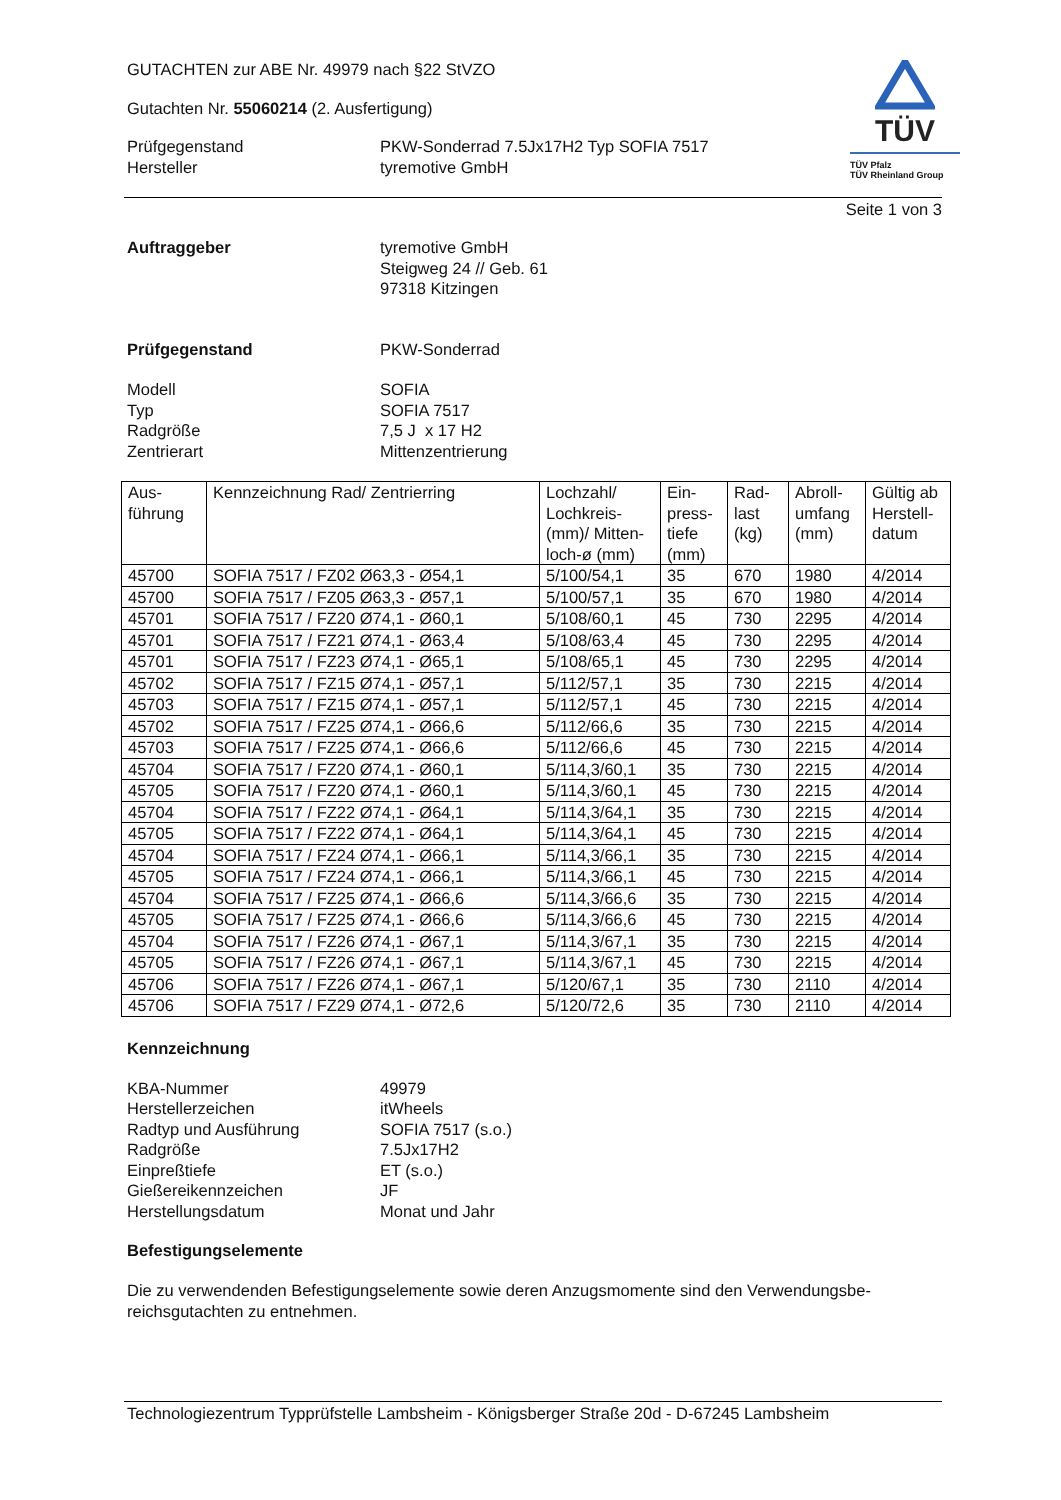TÜV
TÜV Pfalz
TÜV Rheinland Group
GUTACHTEN zur ABE Nr. 49979 nach §22 StVZO
Gutachten Nr. 55060214 (2. Ausfertigung)
Prüfgegenstand
Hersteller
PKW-Sonderrad 7.5Jx17H2 Typ SOFIA 7517
tyremotive GmbH
Seite 1 von 3
Auftraggeber tyremotive GmbH
Steigweg 24 // Geb. 61
97318 Kitzingen
Prüfgegenstand PKW-Sonderrad
Modell
Typ
Radgröße
Zentrierart
SOFIA
SOFIA 7517
7,5 J x 17 H2
Mittenzentrierung
| Aus- führung | Kennzeichnung Rad/ Zentrierring | Lochzahl/ Lochkreis- (mm)/ Mitten- loch-ø (mm) | Ein- press- tiefe (mm) | Rad- last (kg) | Abroll- umfang (mm) | Gültig ab Herstell- datum |
| --- | --- | --- | --- | --- | --- | --- |
| 45700 | SOFIA 7517 / FZ02 Ø63,3 - Ø54,1 | 5/100/54,1 | 35 | 670 | 1980 | 4/2014 |
| 45700 | SOFIA 7517 / FZ05 Ø63,3 - Ø57,1 | 5/100/57,1 | 35 | 670 | 1980 | 4/2014 |
| 45701 | SOFIA 7517 / FZ20 Ø74,1 - Ø60,1 | 5/108/60,1 | 45 | 730 | 2295 | 4/2014 |
| 45701 | SOFIA 7517 / FZ21 Ø74,1 - Ø63,4 | 5/108/63,4 | 45 | 730 | 2295 | 4/2014 |
| 45701 | SOFIA 7517 / FZ23 Ø74,1 - Ø65,1 | 5/108/65,1 | 45 | 730 | 2295 | 4/2014 |
| 45702 | SOFIA 7517 / FZ15 Ø74,1 - Ø57,1 | 5/112/57,1 | 35 | 730 | 2215 | 4/2014 |
| 45703 | SOFIA 7517 / FZ15 Ø74,1 - Ø57,1 | 5/112/57,1 | 45 | 730 | 2215 | 4/2014 |
| 45702 | SOFIA 7517 / FZ25 Ø74,1 - Ø66,6 | 5/112/66,6 | 35 | 730 | 2215 | 4/2014 |
| 45703 | SOFIA 7517 / FZ25 Ø74,1 - Ø66,6 | 5/112/66,6 | 45 | 730 | 2215 | 4/2014 |
| 45704 | SOFIA 7517 / FZ20 Ø74,1 - Ø60,1 | 5/114,3/60,1 | 35 | 730 | 2215 | 4/2014 |
| 45705 | SOFIA 7517 / FZ20 Ø74,1 - Ø60,1 | 5/114,3/60,1 | 45 | 730 | 2215 | 4/2014 |
| 45704 | SOFIA 7517 / FZ22 Ø74,1 - Ø64,1 | 5/114,3/64,1 | 35 | 730 | 2215 | 4/2014 |
| 45705 | SOFIA 7517 / FZ22 Ø74,1 - Ø64,1 | 5/114,3/64,1 | 45 | 730 | 2215 | 4/2014 |
| 45704 | SOFIA 7517 / FZ24 Ø74,1 - Ø66,1 | 5/114,3/66,1 | 35 | 730 | 2215 | 4/2014 |
| 45705 | SOFIA 7517 / FZ24 Ø74,1 - Ø66,1 | 5/114,3/66,1 | 45 | 730 | 2215 | 4/2014 |
| 45704 | SOFIA 7517 / FZ25 Ø74,1 - Ø66,6 | 5/114,3/66,6 | 35 | 730 | 2215 | 4/2014 |
| 45705 | SOFIA 7517 / FZ25 Ø74,1 - Ø66,6 | 5/114,3/66,6 | 45 | 730 | 2215 | 4/2014 |
| 45704 | SOFIA 7517 / FZ26 Ø74,1 - Ø67,1 | 5/114,3/67,1 | 35 | 730 | 2215 | 4/2014 |
| 45705 | SOFIA 7517 / FZ26 Ø74,1 - Ø67,1 | 5/114,3/67,1 | 45 | 730 | 2215 | 4/2014 |
| 45706 | SOFIA 7517 / FZ26 Ø74,1 - Ø67,1 | 5/120/67,1 | 35 | 730 | 2110 | 4/2014 |
| 45706 | SOFIA 7517 / FZ29 Ø74,1 - Ø72,6 | 5/120/72,6 | 35 | 730 | 2110 | 4/2014 |
Kennzeichnung
KBA-Nummer
Herstellerzeichen
Radtyp und Ausführung
Radgröße
Einpreßtiefe
Gießereikennzeichen
Herstellungsdatum
49979
itWheels
SOFIA 7517 (s.o.)
7.5Jx17H2
ET (s.o.)
JF
Monat und Jahr
Befestigungselemente
Die zu verwendenden Befestigungselemente sowie deren Anzugsmomente sind den Verwendungsbe-reichsgutachten zu entnehmen.
Technologiezentrum Typprüfstelle Lambsheim - Königsberger Straße 20d - D-67245 Lambsheim